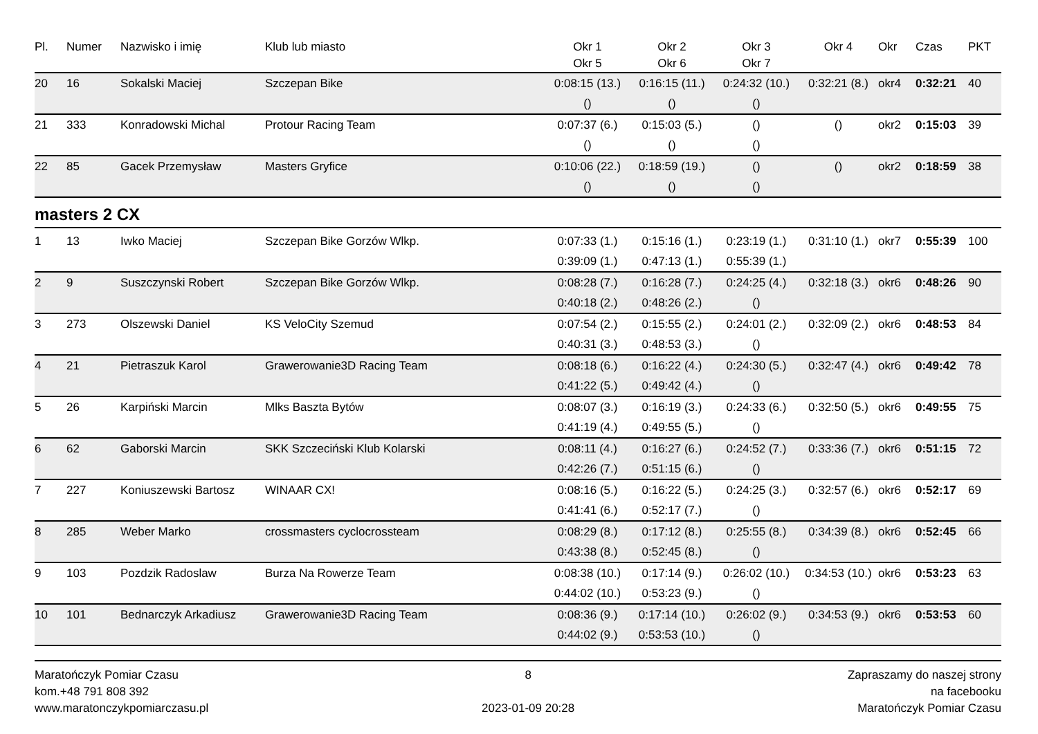| Pl. | Numer | Nazwisko i imię | Klub lub miasto | Okr 1 | Okr 2 | Okr 3 | Okr 4 | Okr | Czas | PKT |
| --- | --- | --- | --- | --- | --- | --- | --- | --- | --- | --- |
| | | | | Okr 5 | Okr 6 | Okr 7 | | | | |
| 20 | 16 | Sokalski Maciej | Szczepan Bike | 0:08:15 (13.) | 0:16:15 (11.) | 0:24:32 (10.) | 0:32:21 (8.) | okr4 | 0:32:21 | 40 |
| | | | | () | () | () | | | | |
| 21 | 333 | Konradowski Michal | Protour Racing Team | 0:07:37 (6.) | 0:15:03 (5.) | () | () | okr2 | 0:15:03 | 39 |
| | | | | () | () | () | | | | |
| 22 | 85 | Gacek Przemysław | Masters Gryfice | 0:10:06 (22.) | 0:18:59 (19.) | () | () | okr2 | 0:18:59 | 38 |
| | | | | () | () | () | | | | |
masters 2 CX
| 1 | 13 | Iwko Maciej | Szczepan Bike Gorzów Wlkp. | 0:07:33 (1.) | 0:15:16 (1.) | 0:23:19 (1.) | 0:31:10 (1.) | okr7 | 0:55:39 | 100 |
| | | | | 0:39:09 (1.) | 0:47:13 (1.) | 0:55:39 (1.) | | | | |
| 2 | 9 | Suszczynski Robert | Szczepan Bike Gorzów Wlkp. | 0:08:28 (7.) | 0:16:28 (7.) | 0:24:25 (4.) | 0:32:18 (3.) | okr6 | 0:48:26 | 90 |
| | | | | 0:40:18 (2.) | 0:48:26 (2.) | () | | | | |
| 3 | 273 | Olszewski Daniel | KS VeloCity Szemud | 0:07:54 (2.) | 0:15:55 (2.) | 0:24:01 (2.) | 0:32:09 (2.) | okr6 | 0:48:53 | 84 |
| | | | | 0:40:31 (3.) | 0:48:53 (3.) | () | | | | |
| 4 | 21 | Pietraszuk Karol | Grawerowanie3D Racing Team | 0:08:18 (6.) | 0:16:22 (4.) | 0:24:30 (5.) | 0:32:47 (4.) | okr6 | 0:49:42 | 78 |
| | | | | 0:41:22 (5.) | 0:49:42 (4.) | () | | | | |
| 5 | 26 | Karpiński Marcin | Mlks Baszta Bytów | 0:08:07 (3.) | 0:16:19 (3.) | 0:24:33 (6.) | 0:32:50 (5.) | okr6 | 0:49:55 | 75 |
| | | | | 0:41:19 (4.) | 0:49:55 (5.) | () | | | | |
| 6 | 62 | Gaborski Marcin | SKK Szczeciński Klub Kolarski | 0:08:11 (4.) | 0:16:27 (6.) | 0:24:52 (7.) | 0:33:36 (7.) | okr6 | 0:51:15 | 72 |
| | | | | 0:42:26 (7.) | 0:51:15 (6.) | () | | | | |
| 7 | 227 | Koniuszewski Bartosz | WINAAR CX! | 0:08:16 (5.) | 0:16:22 (5.) | 0:24:25 (3.) | 0:32:57 (6.) | okr6 | 0:52:17 | 69 |
| | | | | 0:41:41 (6.) | 0:52:17 (7.) | () | | | | |
| 8 | 285 | Weber Marko | crossmasters cyclocrossteam | 0:08:29 (8.) | 0:17:12 (8.) | 0:25:55 (8.) | 0:34:39 (8.) | okr6 | 0:52:45 | 66 |
| | | | | 0:43:38 (8.) | 0:52:45 (8.) | () | | | | |
| 9 | 103 | Pozdzik Radoslaw | Burza Na Rowerze Team | 0:08:38 (10.) | 0:17:14 (9.) | 0:26:02 (10.) | 0:34:53 (10.) | okr6 | 0:53:23 | 63 |
| | | | | 0:44:02 (10.) | 0:53:23 (9.) | () | | | | |
| 10 | 101 | Bednarczyk Arkadiusz | Grawerowanie3D Racing Team | 0:08:36 (9.) | 0:17:14 (10.) | 0:26:02 (9.) | 0:34:53 (9.) | okr6 | 0:53:53 | 60 |
| | | | | 0:44:02 (9.) | 0:53:53 (10.) | () | | | | |
Maratończyk Pomiar Czasu
kom.+48 791 808 392
www.maratonczykpomiarczasu.pl
8
2023-01-09 20:28
Zapraszamy do naszej strony
na facebooku
Maratończyk Pomiar Czasu